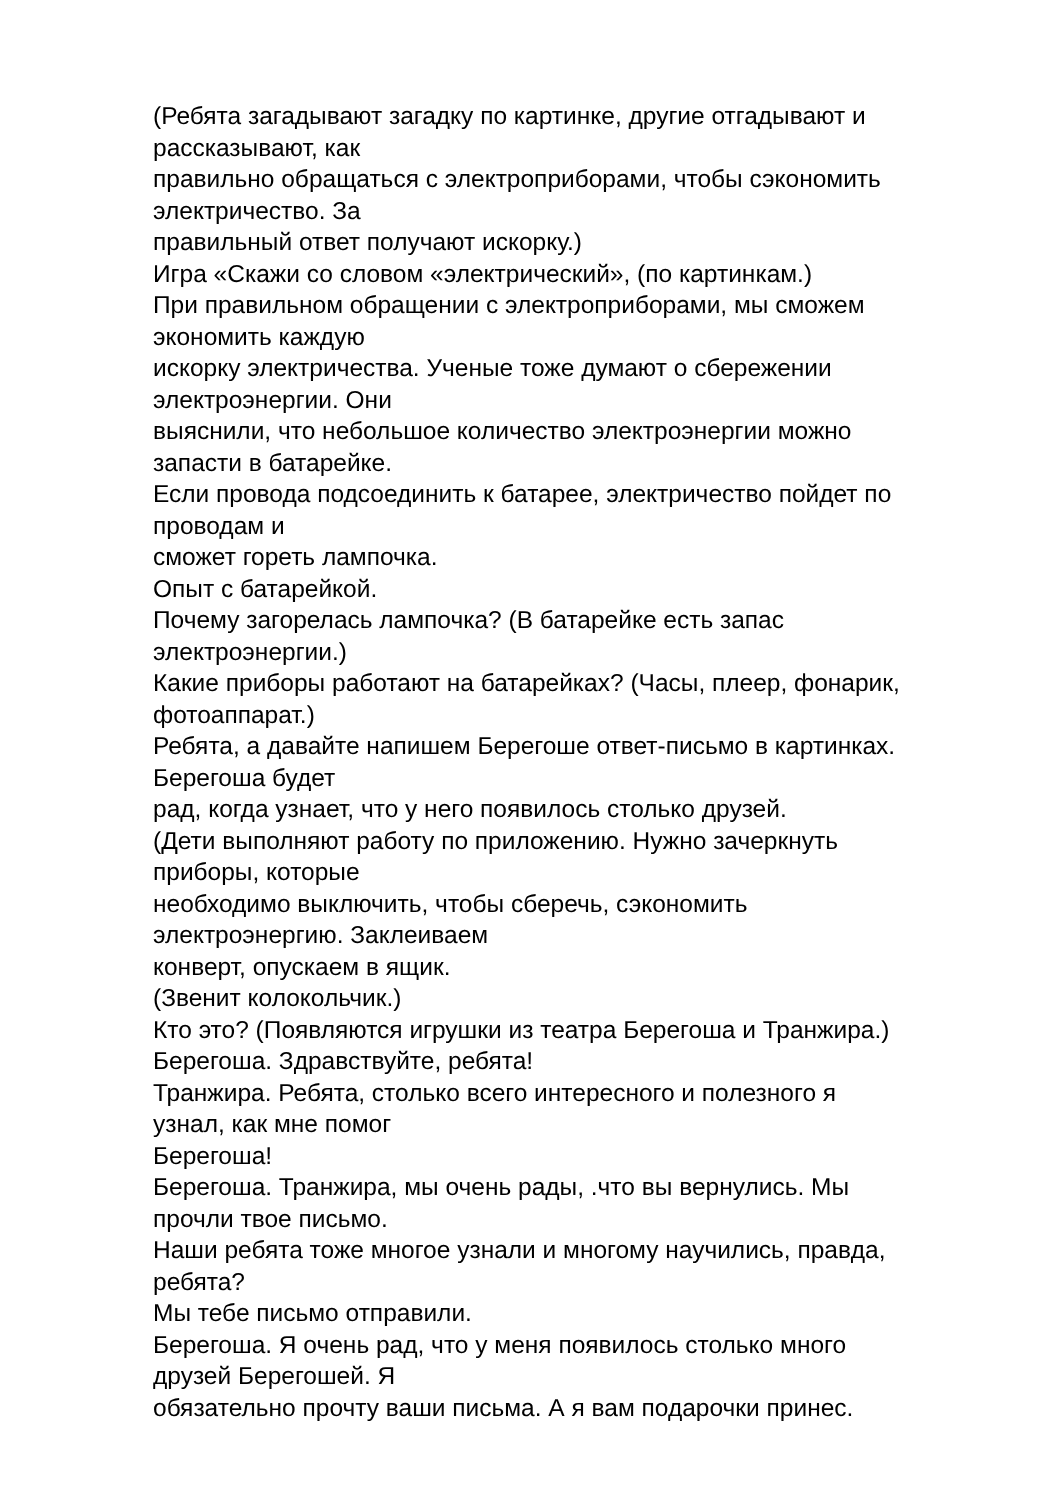(Ребята загадывают загадку по картинке, другие отгадывают и
рассказывают, как
правильно обращаться с электроприборами, чтобы сэкономить
электричество. За
правильный ответ получают искорку.)
Игра «Скажи со словом «электрический», (по картинкам.)
При правильном обращении с электроприборами, мы сможем
экономить каждую
искорку электричества. Ученые тоже думают о сбережении
электроэнергии. Они
выяснили, что небольшое количество электроэнергии можно
запасти в батарейке.
Если провода подсоединить к батарее, электричество пойдет по
проводам и
сможет гореть лампочка.
Опыт с батарейкой.
Почему загорелась лампочка? (В батарейке есть запас
электроэнергии.)
Какие приборы работают на батарейках? (Часы, плеер, фонарик,
фотоаппарат.)
Ребята, а давайте напишем Берегоше ответ-письмо в картинках.
Берегоша будет
рад, когда узнает, что у него появилось столько друзей.
(Дети выполняют работу по приложению. Нужно зачеркнуть
приборы, которые
необходимо выключить, чтобы сберечь, сэкономить
электроэнергию. Заклеиваем
конверт, опускаем в ящик.
(Звенит колокольчик.)
Кто это? (Появляются игрушки из театра Берегоша и Транжира.)
Берегоша. Здравствуйте, ребята!
Транжира. Ребята, столько всего интересного и полезного я
узнал, как мне помог
Берегоша!
Берегоша. Транжира, мы очень рады, .что вы вернулись. Мы
прочли твое письмо.
Наши ребята тоже многое узнали и многому научились, правда,
ребята?
Мы тебе письмо отправили.
Берегоша. Я очень рад, что у меня появилось столько много
друзей Берегошей. Я
обязательно прочту ваши письма. А я вам подарочки принес.